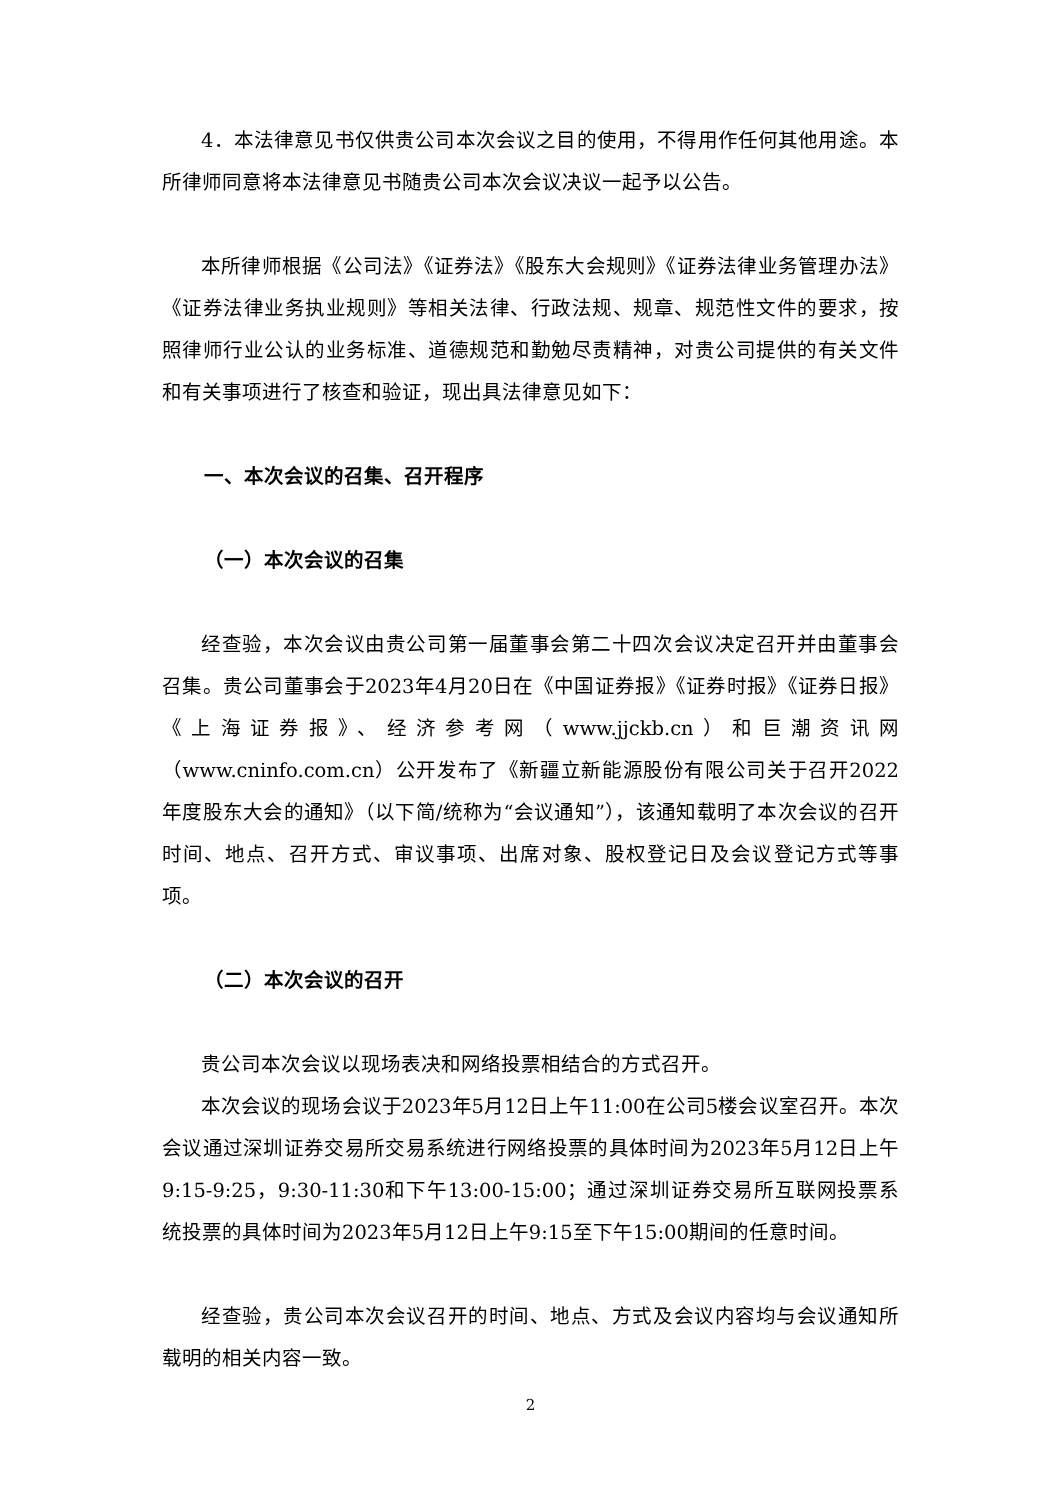4．本法律意见书仅供贵公司本次会议之目的使用，不得用作任何其他用途。本所律师同意将本法律意见书随贵公司本次会议决议一起予以公告。
本所律师根据《公司法》《证券法》《股东大会规则》《证券法律业务管理办法》《证券法律业务执业规则》等相关法律、行政法规、规章、规范性文件的要求，按照律师行业公认的业务标准、道德规范和勤勉尽责精神，对贵公司提供的有关文件和有关事项进行了核查和验证，现出具法律意见如下：
一、本次会议的召集、召开程序
（一）本次会议的召集
经查验，本次会议由贵公司第一届董事会第二十四次会议决定召开并由董事会召集。贵公司董事会于2023年4月20日在《中国证券报》《证券时报》《证券日报》《上海证券报》、经济参考网（www.jjckb.cn）和巨潮资讯网（www.cninfo.com.cn）公开发布了《新疆立新能源股份有限公司关于召开2022年度股东大会的通知》（以下简/统称为“会议通知”），该通知载明了本次会议的召开时间、地点、召开方式、审议事项、出席对象、股权登记日及会议登记方式等事项。
（二）本次会议的召开
贵公司本次会议以现场表决和网络投票相结合的方式召开。
本次会议的现场会议于2023年5月12日上午11:00在公司5楼会议室召开。本次会议通过深圳证券交易所交易系统进行网络投票的具体时间为2023年5月12日上午9:15-9:25，9:30-11:30和下午13:00-15:00；通过深圳证券交易所互联网投票系统投票的具体时间为2023年5月12日上午9:15至下午15:00期间的任意时间。
经查验，贵公司本次会议召开的时间、地点、方式及会议内容均与会议通知所载明的相关内容一致。
2